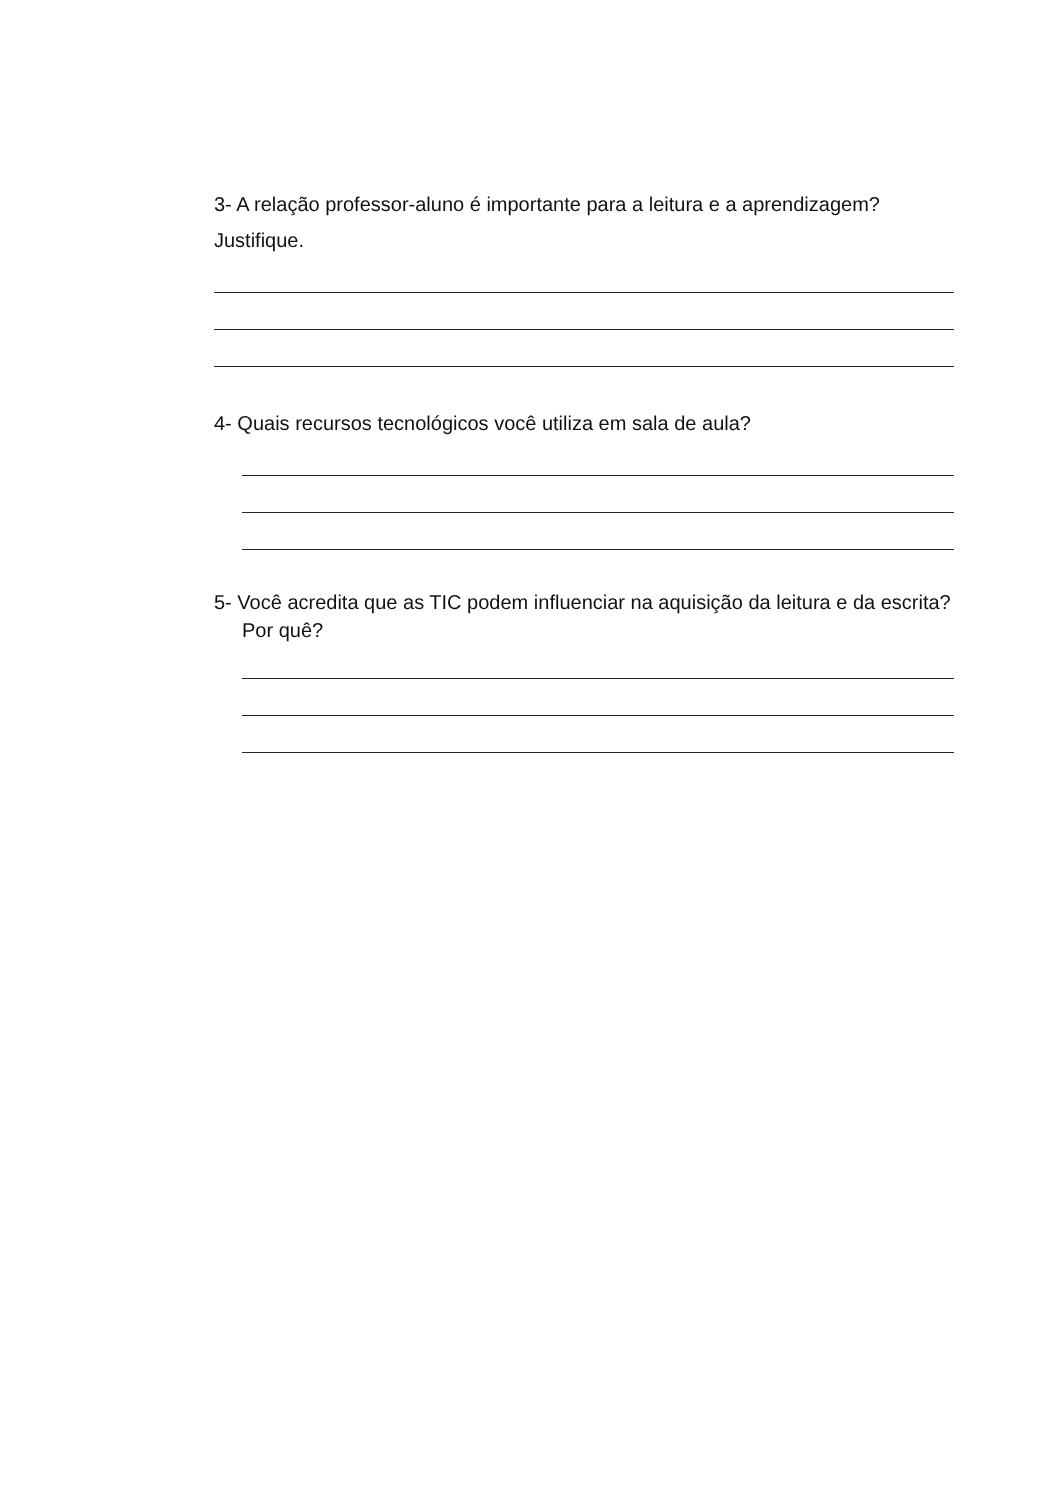3- A relação professor-aluno é importante para a leitura e a aprendizagem?
Justifique.
4- Quais recursos tecnológicos você utiliza em sala de aula?
5- Você acredita que as TIC podem influenciar na aquisição da leitura e da escrita? Por quê?